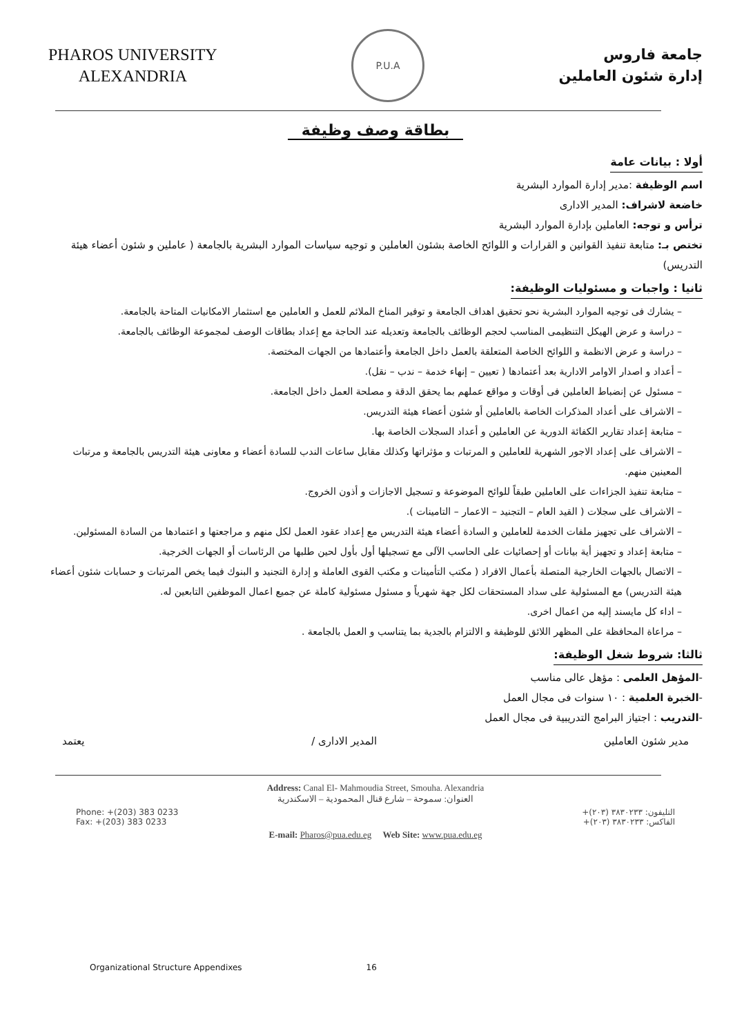PHAROS UNIVERSITY
ALEXANDRIA
P.U.A
جامعة فاروس
إدارة شئون العاملين
بطاقة وصف وظيفة
أولا : بيانات عامة
اسم الوظيفة :مدير إدارة الموارد البشرية
خاضعة لاشراف: المدير الادارى
ترأس و توجه: العاملين بإدارة الموارد البشرية
تختص بـ: متابعة تنفيذ القوانين و القرارات و اللوائح الخاصة بشئون العاملين و توجيه سياسات الموارد البشرية بالجامعة ( عاملين و شئون أعضاء هيئة التدريس)
ثانيا : واجبات و مسئوليات الوظيفة:
– يشارك فى توجيه الموارد البشرية نحو تحقيق اهداف الجامعة و توفير المناخ الملائم للعمل و العاملين مع استثمار الامكانيات المتاحة بالجامعة.
– دراسة و عرض الهيكل التنظيمى المناسب لحجم الوظائف بالجامعة وتعديله عند الحاجة مع إعداد بطاقات الوصف لمجموعة الوظائف بالجامعة.
– دراسة و عرض الانظمة و اللوائح الخاصة المتعلقة بالعمل داخل الجامعة وأعتمادها من الجهات المختصة.
– أعداد و اصدار الاوامر الادارية بعد أعتمادها ( تعيين – إنهاء خدمة – ندب – نقل).
– مسئول عن إنضباط العاملين فى أوقات و مواقع عملهم بما يحقق الدقة و مصلحة العمل داخل الجامعة.
– الاشراف على أعداد المذكرات الخاصة بالعاملين أو شئون أعضاء هيئة التدريس.
– متابعة إعداد تقارير الكفائة الدورية عن العاملين و أعداد السجلات الخاصة بها.
– الاشراف على إعداد الاجور الشهرية للعاملين و المرتبات و مؤثراتها وكذلك مقابل ساعات الندب للسادة أعضاء و معاونى هيئة التدريس بالجامعة و مرتبات المعينين منهم.
– متابعة تنفيذ الجزاءات على العاملين طبقاً للوائح الموضوعة و تسجيل الاجازات و أذون الخروج.
– الاشراف على سجلات ( القيد العام – التجنيد – الاعمار – التامينات ).
– الاشراف على تجهيز ملفات الخدمة للعاملين و السادة أعضاء هيئة التدريس مع إعداد عقود العمل لكل منهم و مراجعتها و اعتمادها من السادة المسئولين.
– متابعة إعداد و تجهيز أية بيانات أو إحصائيات على الحاسب الآلى مع تسجيلها أول بأول لحين طلبها من الرئاسات أو الجهات الخرجية.
– الاتصال بالجهات الخارجية المتصلة بأعمال الافراد ( مكتب التأمينات و مكتب القوى العاملة و إدارة التجنيد و البنوك فيما يخص المرتبات و حسابات شئون أعضاء هيئة التدريس) مع المسئولية على سداد المستحقات لكل جهة شهرياً و مسئول مسئولية كاملة عن جميع اعمال الموظفين التابعين له.
– اداء كل مايسند إليه من اعمال اخرى.
– مراعاة المحافظة على المظهر اللائق للوظيفة و الالتزام بالجدية بما يتناسب و العمل بالجامعة .
ثالثا: شروط شغل الوظيفة:
-المؤهل العلمى : مؤهل عالى مناسب
-الخبرة العلمية : ١٠ سنوات فى مجال العمل
-التدريب : اجتياز البرامج التدريبية فى مجال العمل
مدير شئون العاملين المدير الادارى / يعتمد
Address: Canal El- Mahmoudia Street, Smouha. Alexandria
العنوان: سموحة – شارع قنال المحمودية – الاسكندرية
Phone: +(203) 383 0233
Fax: +(203) 383 0233 التليفون: ٣٨٣٠٢٣٣ (٢٠٣)+
الفاكس: ٣٨٣٠٢٣٣ (٢٠٣)+
E-mail: Pharos@pua.edu.eg Web Site: www.pua.edu.eg
Organizational Structure Appendixes 16